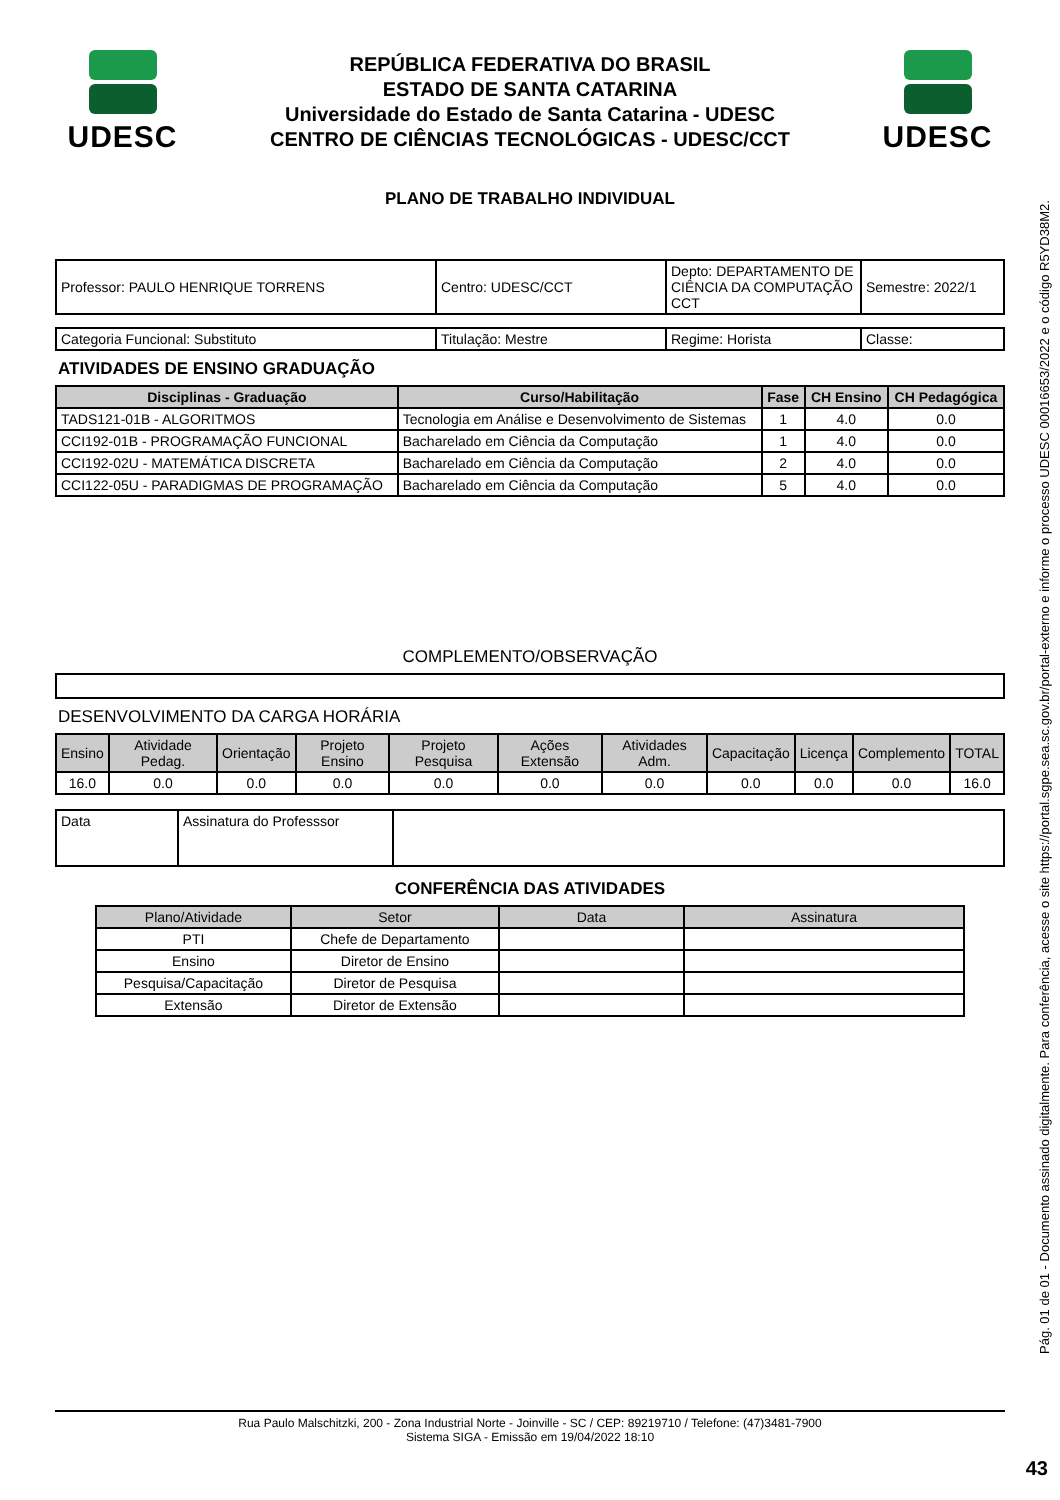UDESC
REPÚBLICA FEDERATIVA DO BRASIL
ESTADO DE SANTA CATARINA
Universidade do Estado de Santa Catarina - UDESC
CENTRO DE CIÊNCIAS TECNOLÓGICAS - UDESC/CCT
UDESC
PLANO DE TRABALHO INDIVIDUAL
| Professor: PAULO HENRIQUE TORRENS | Centro: UDESC/CCT | Depto: DEPARTAMENTO DE CIÊNCIA DA COMPUTAÇÃO CCT | Semestre: 2022/1 |
| Categoria Funcional: Substituto | Titulação: Mestre | Regime: Horista | Classe: |
ATIVIDADES DE ENSINO GRADUAÇÃO
| Disciplinas - Graduação | Curso/Habilitação | Fase | CH Ensino | CH Pedagógica |
| --- | --- | --- | --- | --- |
| TADS121-01B - ALGORITMOS | Tecnologia em Análise e Desenvolvimento de Sistemas | 1 | 4.0 | 0.0 |
| CCI192-01B - PROGRAMAÇÃO FUNCIONAL | Bacharelado em Ciência da Computação | 1 | 4.0 | 0.0 |
| CCI192-02U - MATEMÁTICA DISCRETA | Bacharelado em Ciência da Computação | 2 | 4.0 | 0.0 |
| CCI122-05U - PARADIGMAS DE PROGRAMAÇÃO | Bacharelado em Ciência da Computação | 5 | 4.0 | 0.0 |
COMPLEMENTO/OBSERVAÇÃO
DESENVOLVIMENTO DA CARGA HORÁRIA
| Ensino | Atividade Pedag. | Orientação | Projeto Ensino | Projeto Pesquisa | Ações Extensão | Atividades Adm. | Capacitação | Licença | Complemento | TOTAL |
| --- | --- | --- | --- | --- | --- | --- | --- | --- | --- | --- |
| 16.0 | 0.0 | 0.0 | 0.0 | 0.0 | 0.0 | 0.0 | 0.0 | 0.0 | 0.0 | 16.0 |
| Data | Assinatura do Professsor | |
CONFERÊNCIA DAS ATIVIDADES
| Plano/Atividade | Setor | Data | Assinatura |
| --- | --- | --- | --- |
| PTI | Chefe de Departamento | | |
| Ensino | Diretor de Ensino | | |
| Pesquisa/Capacitação | Diretor de Pesquisa | | |
| Extensão | Diretor de Extensão | | |
Rua Paulo Malschitzki, 200 - Zona Industrial Norte - Joinville - SC / CEP: 89219710 / Telefone: (47)3481-7900
Sistema SIGA - Emissão em 19/04/2022 18:10
Pág. 01 de 01 - Documento assinado digitalmente. Para conferência, acesse o site https://portal.sgpe.sea.sc.gov.br/portal-externo e informe o processo UDESC 00016653/2022 e o código R5YD38M2.
43